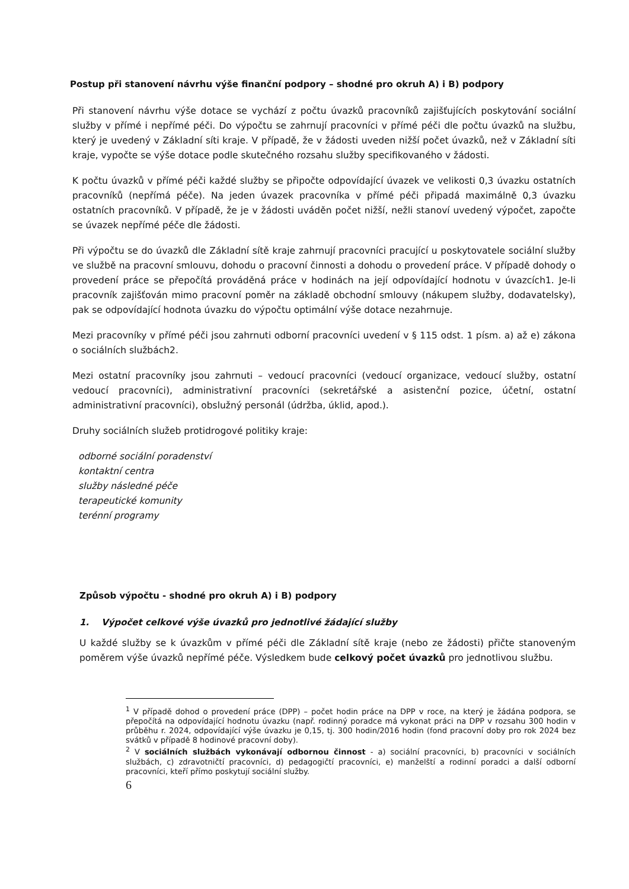Postup při stanovení návrhu výše finanční podpory – shodné pro okruh A) i B) podpory
Při stanovení návrhu výše dotace se vychází z počtu úvazků pracovníků zajišťujících poskytování sociální služby v přímé i nepřímé péči. Do výpočtu se zahrnují pracovníci v přímé péči dle počtu úvazků na službu, který je uvedený v Základní síti kraje. V případě, že v žádosti uveden nižší počet úvazků, než v Základní síti kraje, vypočte se výše dotace podle skutečného rozsahu služby specifikovaného v žádosti.
K počtu úvazků v přímé péči každé služby se připočte odpovídající úvazek ve velikosti 0,3 úvazku ostatních pracovníků (nepřímá péče). Na jeden úvazek pracovníka v přímé péči připadá maximálně 0,3 úvazku ostatních pracovníků. V případě, že je v žádosti uváděn počet nižší, nežli stanoví uvedený výpočet, započte se úvazek nepřímé péče dle žádosti.
Při výpočtu se do úvazků dle Základní sítě kraje zahrnují pracovníci pracující u poskytovatele sociální služby ve službě na pracovní smlouvu, dohodu o pracovní činnosti a dohodu o provedení práce. V případě dohody o provedení práce se přepočítá prováděná práce v hodinách na její odpovídající hodnotu v úvazcích1. Je-li pracovník zajišťován mimo pracovní poměr na základě obchodní smlouvy (nákupem služby, dodavatelsky), pak se odpovídající hodnota úvazku do výpočtu optimální výše dotace nezahrnuje.
Mezi pracovníky v přímé péči jsou zahrnuti odborní pracovníci uvedení v § 115 odst. 1 písm. a) až e) zákona o sociálních službách2.
Mezi ostatní pracovníky jsou zahrnuti – vedoucí pracovníci (vedoucí organizace, vedoucí služby, ostatní vedoucí pracovníci), administrativní pracovníci (sekretářské a asistenční pozice, účetní, ostatní administrativní pracovníci), obslužný personál (údržba, úklid, apod.).
Druhy sociálních služeb protidrogové politiky kraje:
odborné sociální poradenství
kontaktní centra
služby následné péče
terapeutické komunity
terénní programy
Způsob výpočtu - shodné pro okruh A) i B) podpory
1. Výpočet celkové výše úvazků pro jednotlivé žádající služby
U každé služby se k úvazkům v přímé péči dle Základní sítě kraje (nebo ze žádosti) přičte stanoveným poměrem výše úvazků nepřímé péče. Výsledkem bude celkový počet úvazků pro jednotlivou službu.
<sup>1</sup> V případě dohod o provedení práce (DPP) – počet hodin práce na DPP v roce, na který je žádána podpora, se přepočítá na odpovídající hodnotu úvazku (např. rodinný poradce má vykonat práci na DPP v rozsahu 300 hodin v průběhu r. 2024, odpovídající výše úvazku je 0,15, tj. 300 hodin/2016 hodin (fond pracovní doby pro rok 2024 bez svátků v případě 8 hodinové pracovní doby).
<sup>2</sup> V sociálních službách vykonávají odbornou činnost - a) sociální pracovníci, b) pracovníci v sociálních službách, c) zdravotničtí pracovníci, d) pedagogičtí pracovníci, e) manželští a rodinní poradci a další odborní pracovníci, kteří přímo poskytují sociální služby.
6